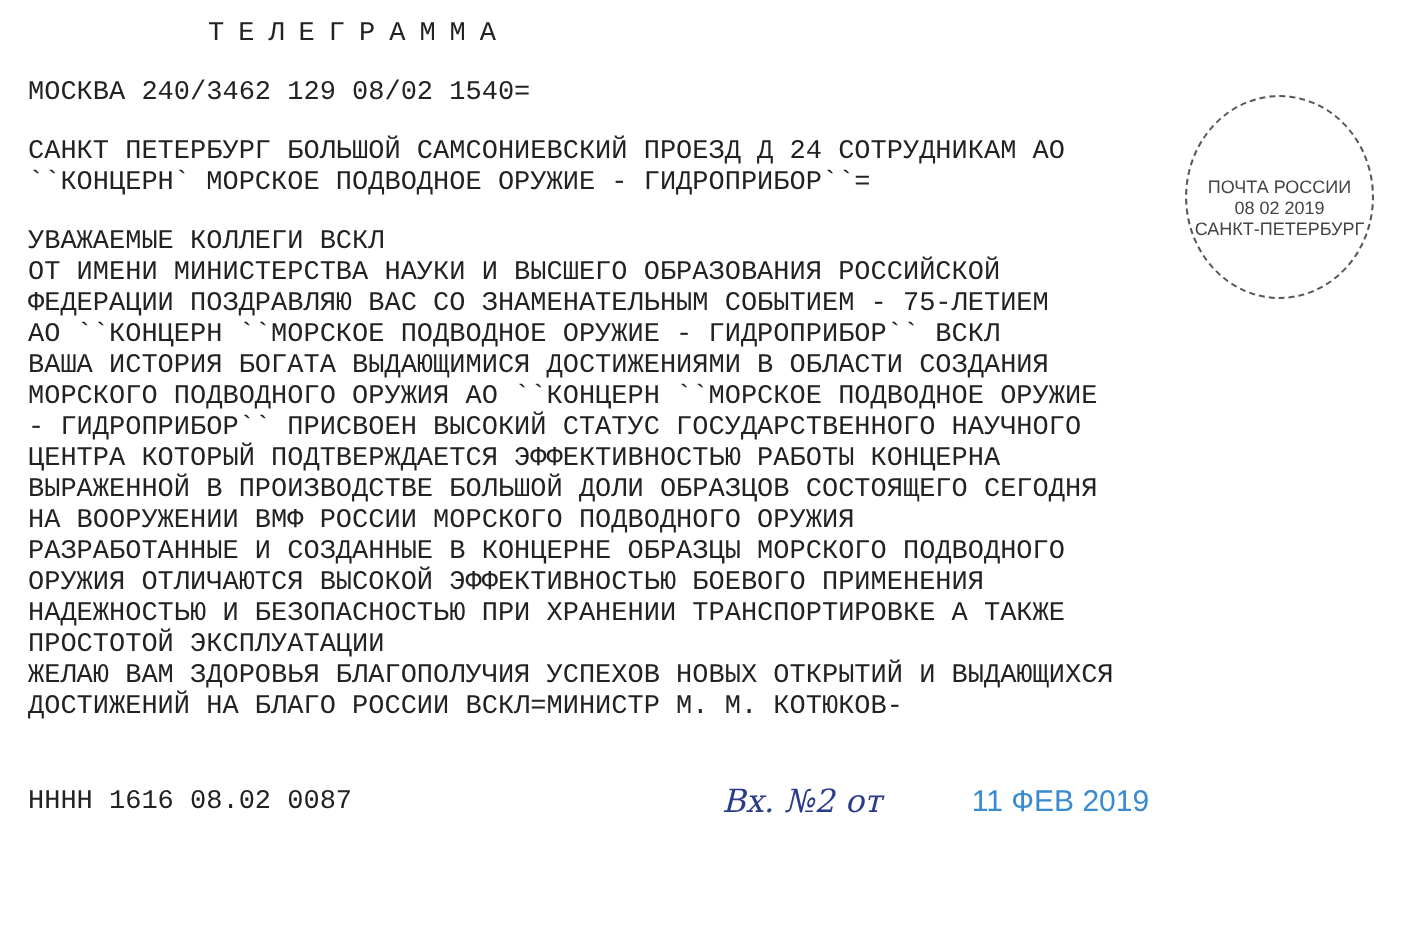ТЕЛЕГРАММА
МОСКВА 240/3462 129 08/02 1540=
САНКТ ПЕТЕРБУРГ БОЛЬШОЙ САМСОНИЕВСКИЙ ПРОЕЗД Д 24 СОТРУДНИКАМ АО
``КОНЦЕРН` МОРСКОЕ ПОДВОДНОЕ ОРУЖИЕ - ГИДРОПРИБОР``=
УВАЖАЕМЫЕ КОЛЛЕГИ ВСКЛ
ОТ ИМЕНИ МИНИСТЕРСТВА НАУКИ И ВЫСШЕГО ОБРАЗОВАНИЯ РОССИЙСКОЙ
ФЕДЕРАЦИИ ПОЗДРАВЛЯЮ ВАС СО ЗНАМЕНАТЕЛЬНЫМ СОБЫТИЕМ - 75-ЛЕТИЕМ
АО ``КОНЦЕРН ``МОРСКОЕ ПОДВОДНОЕ ОРУЖИЕ - ГИДРОПРИБОР`` ВСКЛ
ВАША ИСТОРИЯ БОГАТА ВЫДАЮЩИМИСЯ ДОСТИЖЕНИЯМИ В ОБЛАСТИ СОЗДАНИЯ
МОРСКОГО ПОДВОДНОГО ОРУЖИЯ АО ``КОНЦЕРН ``МОРСКОЕ ПОДВОДНОЕ ОРУЖИЕ
- ГИДРОПРИБОР`` ПРИСВОЕН ВЫСОКИЙ СТАТУС ГОСУДАРСТВЕННОГО НАУЧНОГО
ЦЕНТРА КОТОРЫЙ ПОДТВЕРЖДАЕТСЯ ЭФФЕКТИВНОСТЬЮ РАБОТЫ КОНЦЕРНА
ВЫРАЖЕННОЙ В ПРОИЗВОДСТВЕ БОЛЬШОЙ ДОЛИ ОБРАЗЦОВ СОСТОЯЩЕГО СЕГОДНЯ
НА ВООРУЖЕНИИ ВМФ РОССИИ МОРСКОГО ПОДВОДНОГО ОРУЖИЯ
РАЗРАБОТАННЫЕ И СОЗДАННЫЕ В КОНЦЕРНЕ ОБРАЗЦЫ МОРСКОГО ПОДВОДНОГО
ОРУЖИЯ ОТЛИЧАЮТСЯ ВЫСОКОЙ ЭФФЕКТИВНОСТЬЮ БОЕВОГО ПРИМЕНЕНИЯ
НАДЕЖНОСТЬЮ И БЕЗОПАСНОСТЬЮ ПРИ ХРАНЕНИИ ТРАНСПОРТИРОВКЕ А ТАКЖЕ
ПРОСТОТОЙ ЭКСПЛУАТАЦИИ
ЖЕЛАЮ ВАМ ЗДОРОВЬЯ БЛАГОПОЛУЧИЯ УСПЕХОВ НОВЫХ ОТКРЫТИЙ И ВЫДАЮЩИХСЯ
ДОСТИЖЕНИЙ НА БЛАГО РОССИИ ВСКЛ=МИНИСТР М. М. КОТЮКОВ-
НННН 1616 08.02 0087
Вх. №2 от 11 ФЕВ 2019
ПОЧТА РОССИИ
08 02 2019
САНКТ-ПЕТЕРБУРГ